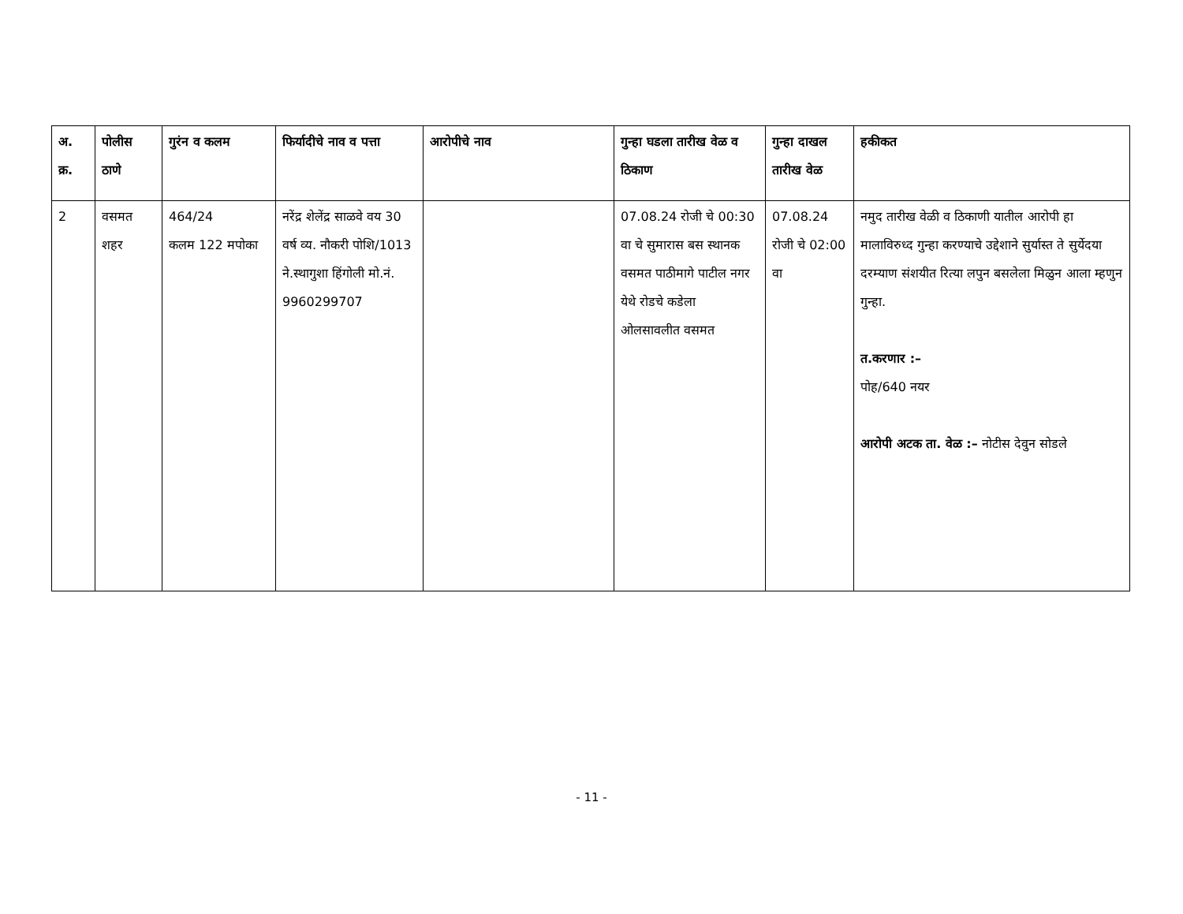| अ. क्र. | पोलीस ठाणे | गुरंन व कलम | फिर्यादीचे नाव व पत्ता | आरोपीचे नाव | गुन्हा घडला तारीख वेळ व ठिकाण | गुन्हा दाखल तारीख वेळ | हकीकत |
| --- | --- | --- | --- | --- | --- | --- | --- |
| 2 | वसमत शहर | 464/24 कलम 122 मपोका | नरेंद्र शेलेंद्र साळवे वय 30 वर्ष व्य. नौकरी पोशि/1013 ने.स्थागुशा हिंगोली मो.नं. 9960299707 | | 07.08.24 रोजी चे 00:30 वा चे सुमारास बस स्थानक वसमत पाठीमागे पाटील नगर येथे रोडचे कडेला ओलसावलीत वसमत | 07.08.24 रोजी चे 02:00 वा | नमुद तारीख वेळी व ठिकाणी यातील आरोपी हा मालाविरुध्द गुन्हा करण्याचे उद्देशाने सुर्यास्त ते सुर्येदया दरम्याण संशयीत रित्या लपुन बसलेला मिळुन आला म्हणुन गुन्हा. त.करणार :– पोह/640 नयर आरोपी अटक ता. वेळ :– नोटीस देवुन सोडले |
- 11 -